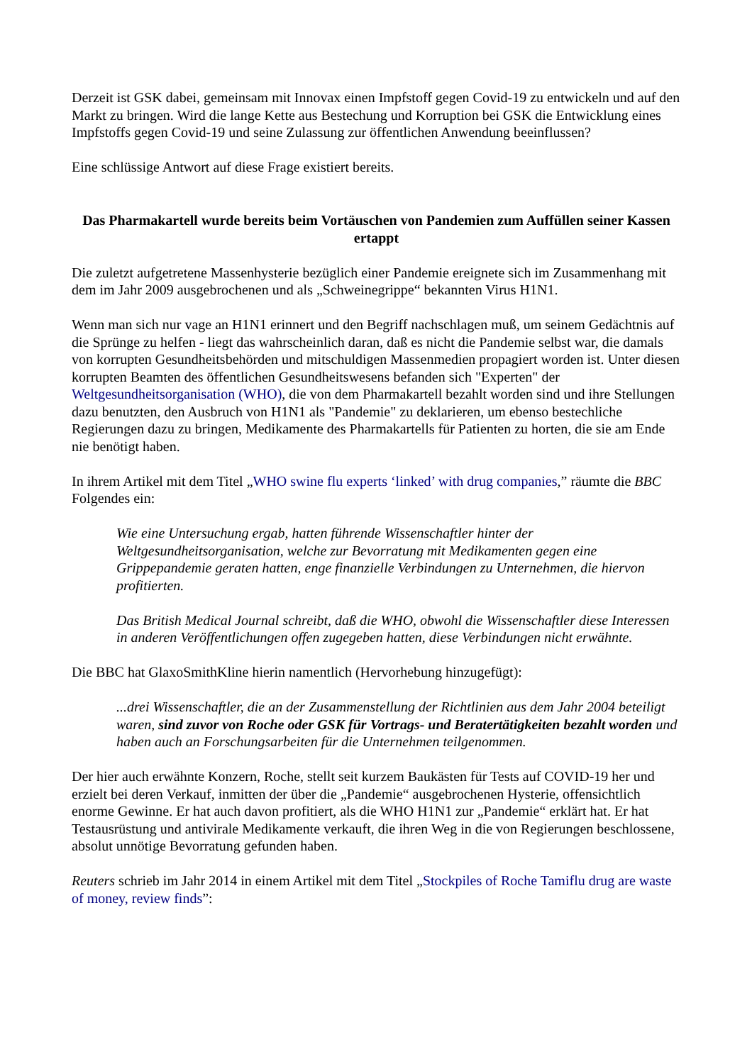Derzeit ist GSK dabei, gemeinsam mit Innovax einen Impfstoff gegen Covid-19 zu entwickeln und auf den Markt zu bringen. Wird die lange Kette aus Bestechung und Korruption bei GSK die Entwicklung eines Impfstoffs gegen Covid-19 und seine Zulassung zur öffentlichen Anwendung beeinflussen?
Eine schlüssige Antwort auf diese Frage existiert bereits.
Das Pharmakartell wurde bereits beim Vortäuschen von Pandemien zum Auffüllen seiner Kassen ertappt
Die zuletzt aufgetretene Massenhysterie bezüglich einer Pandemie ereignete sich im Zusammenhang mit dem im Jahr 2009 ausgebrochenen und als „Schweinegrippe“ bekannten Virus H1N1.
Wenn man sich nur vage an H1N1 erinnert und den Begriff nachschlagen muß, um seinem Gedächtnis auf die Sprünge zu helfen - liegt das wahrscheinlich daran, daß es nicht die Pandemie selbst war, die damals von korrupten Gesundheitsbehörden und mitschuldigen Massenmedien propagiert worden ist. Unter diesen korrupten Beamten des öffentlichen Gesundheitswesens befanden sich "Experten" der Weltgesundheitsorganisation (WHO), die von dem Pharmakartell bezahlt worden sind und ihre Stellungen dazu benutzten, den Ausbruch von H1N1 als "Pandemie" zu deklarieren, um ebenso bestechliche Regierungen dazu zu bringen, Medikamente des Pharmakartells für Patienten zu horten, die sie am Ende nie benötigt haben.
In ihrem Artikel mit dem Titel „WHO swine flu experts ‘linked’ with drug companies,” räumte die BBC Folgendes ein:
Wie eine Untersuchung ergab, hatten führende Wissenschaftler hinter der Weltgesundheitsorganisation, welche zur Bevorratung mit Medikamenten gegen eine Grippepandemie geraten hatten, enge finanzielle Verbindungen zu Unternehmen, die hiervon profitierten.
Das British Medical Journal schreibt, daß die WHO, obwohl die Wissenschaftler diese Interessen in anderen Veröffentlichungen offen zugegeben hatten, diese Verbindungen nicht erwähnte.
Die BBC hat GlaxoSmithKline hierin namentlich (Hervorhebung hinzugefügt):
...drei Wissenschaftler, die an der Zusammenstellung der Richtlinien aus dem Jahr 2004 beteiligt waren, sind zuvor von Roche oder GSK für Vortrags- und Beratertätigkeiten bezahlt worden und haben auch an Forschungsarbeiten für die Unternehmen teilgenommen.
Der hier auch erwähnte Konzern, Roche, stellt seit kurzem Baukästen für Tests auf COVID-19 her und erzielt bei deren Verkauf, inmitten der über die „Pandemie“ ausgebrochenen Hysterie, offensichtlich enorme Gewinne. Er hat auch davon profitiert, als die WHO H1N1 zur „Pandemie“ erklärt hat. Er hat Testausrüstung und antivirale Medikamente verkauft, die ihren Weg in die von Regierungen beschlossene, absolut unnötige Bevorratung gefunden haben.
Reuters schrieb im Jahr 2014 in einem Artikel mit dem Titel „Stockpiles of Roche Tamiflu drug are waste of money, review finds”: